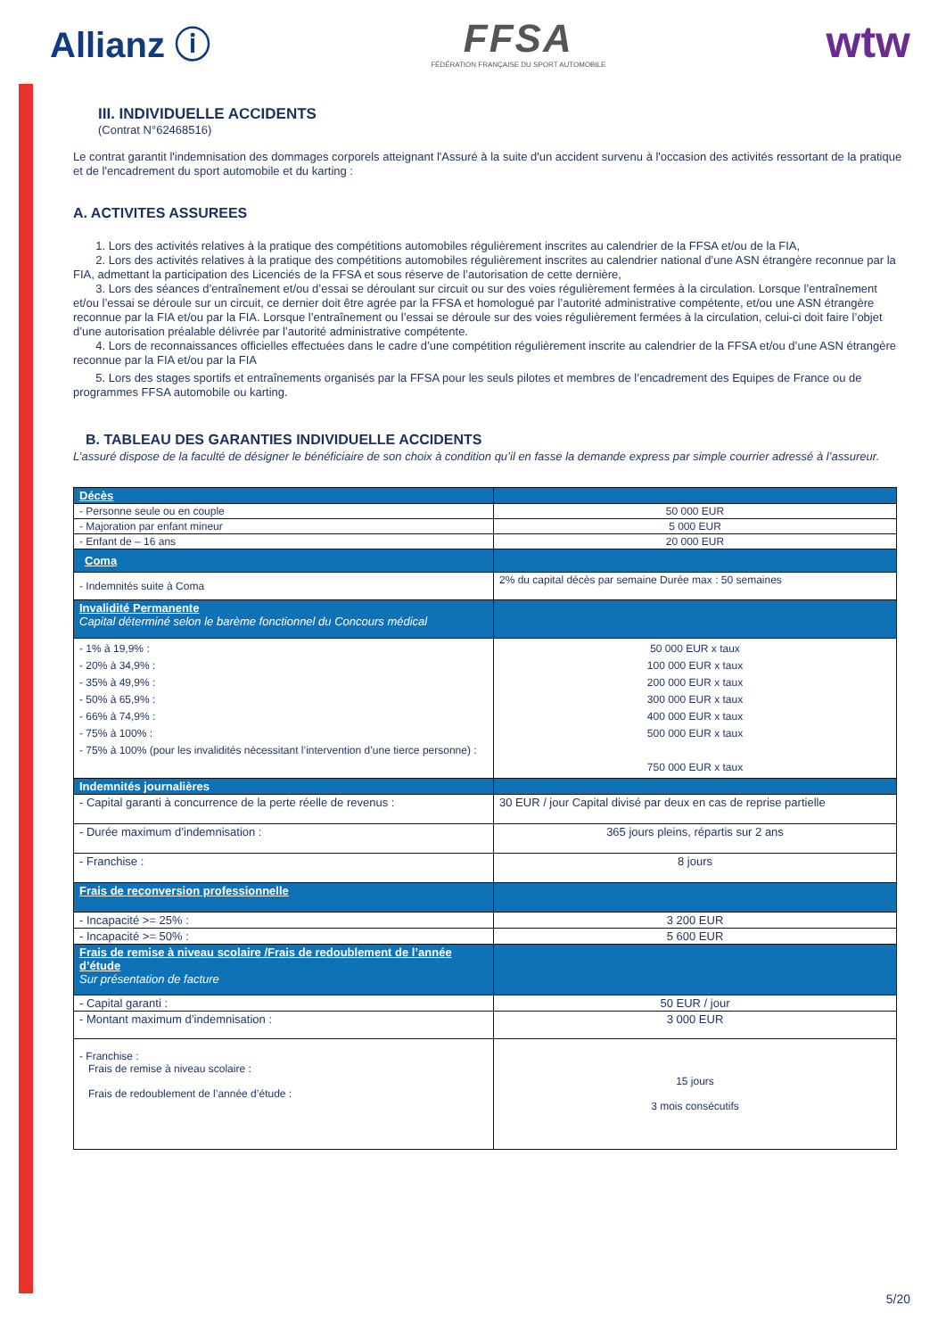Allianz ⓘ
FFSA
FÉDÉRATION FRANÇAISE DU SPORT AUTOMOBILE
wtw
III. INDIVIDUELLE ACCIDENTS
(Contrat N°62468516)
Le contrat garantit l'indemnisation des dommages corporels atteignant l'Assuré à la suite d'un accident survenu à l'occasion des activités ressortant de la pratique et de l'encadrement du sport automobile et du karting :
A. ACTIVITES ASSUREES
1. Lors des activités relatives à la pratique des compétitions automobiles régulièrement inscrites au calendrier de la FFSA et/ou de la FIA,
2. Lors des activités relatives à la pratique des compétitions automobiles régulièrement inscrites au calendrier national d’une ASN étrangère reconnue par la FIA, admettant la participation des Licenciés de la FFSA et sous réserve de l’autorisation de cette dernière,
3. Lors des séances d’entraînement et/ou d’essai se déroulant sur circuit ou sur des voies régulièrement fermées à la circulation. Lorsque l’entraînement et/ou l’essai se déroule sur un circuit, ce dernier doit être agrée par la FFSA et homologué par l’autorité administrative compétente, et/ou une ASN étrangère reconnue par la FIA et/ou par la FIA. Lorsque l’entraînement ou l’essai se déroule sur des voies régulièrement fermées à la circulation, celui-ci doit faire l’objet d’une autorisation préalable délivrée par l’autorité administrative compétente.
4. Lors de reconnaissances officielles effectuées dans le cadre d’une compétition régulièrement inscrite au calendrier de la FFSA et/ou d’une ASN étrangère reconnue par la FIA et/ou par la FIA
5. Lors des stages sportifs et entraînements organisés par la FFSA pour les seuls pilotes et membres de l’encadrement des Equipes de France ou de programmes FFSA automobile ou karting.
B. TABLEAU DES GARANTIES INDIVIDUELLE ACCIDENTS
L’assuré dispose de la faculté de désigner le bénéficiaire de son choix à condition qu’il en fasse la demande express par simple courrier adressé à l’assureur.
| Décès | |
| - Personne seule ou en couple | 50 000 EUR |
| - Majoration par enfant mineur | 5 000 EUR |
| - Enfant de – 16 ans | 20 000 EUR |
| Coma | |
| - Indemnités suite à Coma | 2% du capital décès par semaine Durée max : 50 semaines |
| Invalidité Permanente Capital déterminé selon le barème fonctionnel du Concours médical | |
| - 1% à 19,9% : - 20% à 34,9% : - 35% à 49,9% : - 50% à 65,9% : - 66% à 74,9% : - 75% à 100% : - 75% à 100% (pour les invalidités nécessitant l’intervention d’une tierce personne) : | 50 000 EUR x taux 100 000 EUR x taux 200 000 EUR x taux 300 000 EUR x taux 400 000 EUR x taux 500 000 EUR x taux 750 000 EUR x taux |
| Indemnités journalières | |
| - Capital garanti à concurrence de la perte réelle de revenus : | 30 EUR / jour Capital divisé par deux en cas de reprise partielle |
| - Durée maximum d’indemnisation : | 365 jours pleins, répartis sur 2 ans |
| - Franchise : | 8 jours |
| Frais de reconversion professionnelle | |
| - Incapacité >= 25% : | 3 200 EUR |
| - Incapacité >= 50% : | 5 600 EUR |
| Frais de remise à niveau scolaire /Frais de redoublement de l’année d’étude Sur présentation de facture | |
| - Capital garanti : | 50 EUR / jour |
| - Montant maximum d’indemnisation : | 3 000 EUR |
| - Franchise : Frais de remise à niveau scolaire : Frais de redoublement de l’année d’étude : | 15 jours 3 mois consécutifs |
5/20